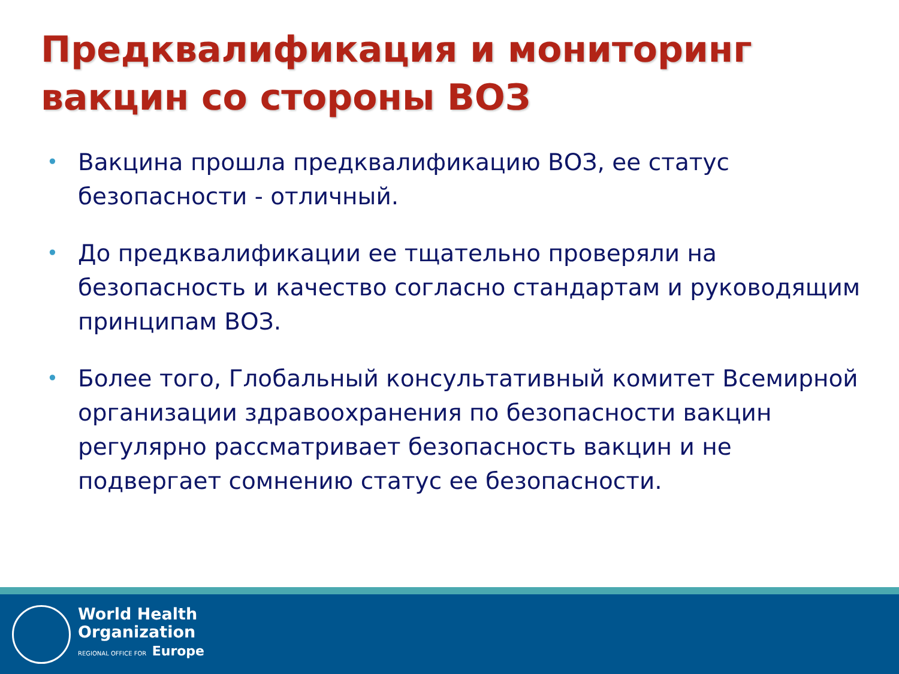Предквалификация и мониторинг вакцин со стороны ВОЗ
• Вакцина прошла предквалификацию ВОЗ, ее статус безопасности - отличный.
• До предквалификации ее тщательно проверяли на безопасность и качество согласно стандартам и руководящим принципам ВОЗ.
• Более того, Глобальный консультативный комитет Всемирной организации здравоохранения по безопасности вакцин регулярно рассматривает безопасность вакцин и не подвергает сомнению статус ее безопасности.
World Health
Organization
REGIONAL OFFICE FOR Europe